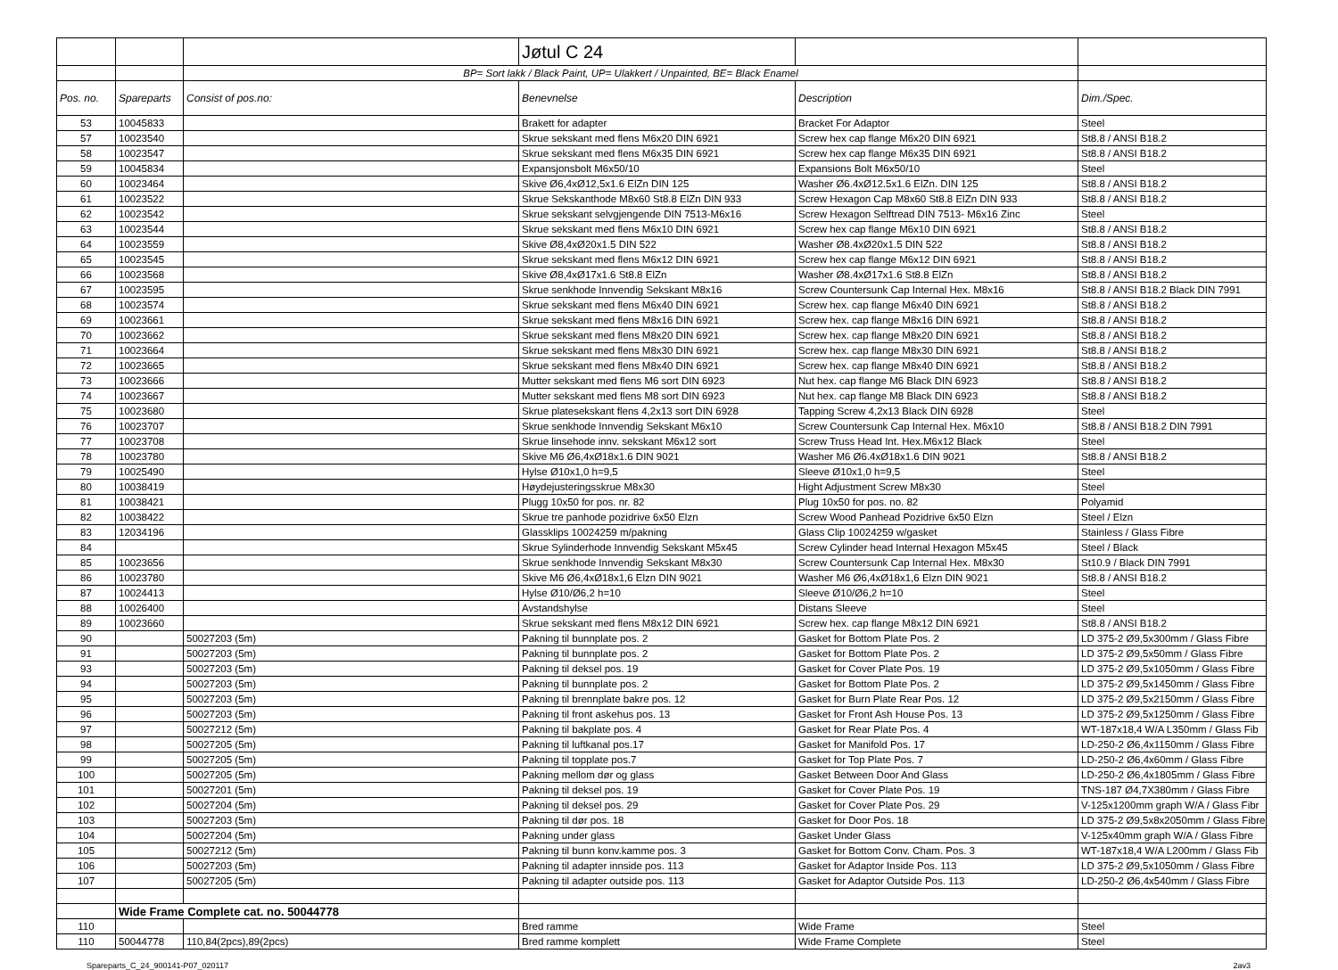| | | | Jøtul C 24 | | |
| | | BP= Sort lakk / Black Paint, UP= Ulakkert / Unpainted, BE= Black Enamel | | | |
| Pos. no. | Spareparts | Consist of pos.no: | Benevnelse | Description | Dim./Spec. |
| 53 | 10045833 | | Brakett for adapter | Bracket For Adaptor | Steel |
| 57 | 10023540 | | Skrue sekskant med flens M6x20 DIN 6921 | Screw hex cap flange M6x20 DIN 6921 | St8.8 / ANSI B18.2 |
| 58 | 10023547 | | Skrue sekskant med flens M6x35 DIN 6921 | Screw hex cap flange M6x35 DIN 6921 | St8.8 / ANSI B18.2 |
| 59 | 10045834 | | Expansjonsbolt M6x50/10 | Expansions Bolt M6x50/10 | Steel |
| 60 | 10023464 | | Skive Ø6,4xØ12,5x1.6 ElZn DIN 125 | Washer Ø6.4xØ12.5x1.6 ElZn. DIN 125 | St8.8 / ANSI B18.2 |
| 61 | 10023522 | | Skrue Sekskanthode M8x60 St8.8 ElZn DIN 933 | Screw Hexagon Cap M8x60 St8.8 ElZn DIN 933 | St8.8 / ANSI B18.2 |
| 62 | 10023542 | | Skrue sekskant selvgjengende DIN 7513-M6x16 | Screw Hexagon Selftread DIN 7513- M6x16 Zinc | Steel |
| 63 | 10023544 | | Skrue sekskant med flens M6x10 DIN 6921 | Screw hex cap flange M6x10 DIN 6921 | St8.8 / ANSI B18.2 |
| 64 | 10023559 | | Skive Ø8,4xØ20x1.5 DIN 522 | Washer Ø8.4xØ20x1.5 DIN 522 | St8.8 / ANSI B18.2 |
| 65 | 10023545 | | Skrue sekskant med flens M6x12 DIN 6921 | Screw hex cap flange M6x12 DIN 6921 | St8.8 / ANSI B18.2 |
| 66 | 10023568 | | Skive Ø8,4xØ17x1.6 St8.8 ElZn | Washer Ø8.4xØ17x1.6 St8.8 ElZn | St8.8 / ANSI B18.2 |
| 67 | 10023595 | | Skrue senkhode Innvendig Sekskant M8x16 | Screw Countersunk Cap Internal Hex. M8x16 | St8.8 / ANSI B18.2 Black DIN 7991 |
| 68 | 10023574 | | Skrue sekskant med flens M6x40 DIN 6921 | Screw hex. cap flange M6x40 DIN 6921 | St8.8 / ANSI B18.2 |
| 69 | 10023661 | | Skrue sekskant med flens M8x16 DIN 6921 | Screw hex. cap flange M8x16 DIN 6921 | St8.8 / ANSI B18.2 |
| 70 | 10023662 | | Skrue sekskant med flens M8x20 DIN 6921 | Screw hex. cap flange M8x20 DIN 6921 | St8.8 / ANSI B18.2 |
| 71 | 10023664 | | Skrue sekskant med flens M8x30 DIN 6921 | Screw hex. cap flange M8x30 DIN 6921 | St8.8 / ANSI B18.2 |
| 72 | 10023665 | | Skrue sekskant med flens M8x40 DIN 6921 | Screw hex. cap flange M8x40 DIN 6921 | St8.8 / ANSI B18.2 |
| 73 | 10023666 | | Mutter sekskant med flens M6 sort DIN 6923 | Nut hex. cap flange M6 Black DIN 6923 | St8.8 / ANSI B18.2 |
| 74 | 10023667 | | Mutter sekskant med flens M8 sort DIN 6923 | Nut hex. cap flange M8 Black DIN 6923 | St8.8 / ANSI B18.2 |
| 75 | 10023680 | | Skrue platesekskant flens 4,2x13 sort DIN 6928 | Tapping Screw 4,2x13 Black DIN 6928 | Steel |
| 76 | 10023707 | | Skrue senkhode Innvendig Sekskant M6x10 | Screw Countersunk Cap Internal Hex. M6x10 | St8.8 / ANSI B18.2 DIN 7991 |
| 77 | 10023708 | | Skrue linsehode innv. sekskant M6x12 sort | Screw Truss Head Int. Hex.M6x12 Black | Steel |
| 78 | 10023780 | | Skive M6 Ø6,4xØ18x1.6 DIN 9021 | Washer M6 Ø6.4xØ18x1.6 DIN 9021 | St8.8 / ANSI B18.2 |
| 79 | 10025490 | | Hylse Ø10x1,0 h=9,5 | Sleeve Ø10x1,0 h=9,5 | Steel |
| 80 | 10038419 | | Høydejusteringsskrue M8x30 | Hight Adjustment Screw M8x30 | Steel |
| 81 | 10038421 | | Plugg 10x50 for pos. nr. 82 | Plug 10x50 for pos. no. 82 | Polyamid |
| 82 | 10038422 | | Skrue tre panhode pozidrive 6x50 Elzn | Screw Wood Panhead Pozidrive 6x50 Elzn | Steel / Elzn |
| 83 | 12034196 | | Glassklips 10024259 m/pakning | Glass Clip 10024259 w/gasket | Stainless / Glass Fibre |
| 84 | | | Skrue Sylinderhode Innvendig Sekskant M5x45 | Screw Cylinder head Internal Hexagon M5x45 | Steel / Black |
| 85 | 10023656 | | Skrue senkhode Innvendig Sekskant M8x30 | Screw Countersunk Cap Internal Hex. M8x30 | St10.9 / Black DIN 7991 |
| 86 | 10023780 | | Skive M6 Ø6,4xØ18x1,6 Elzn DIN 9021 | Washer M6 Ø6,4xØ18x1,6 Elzn DIN 9021 | St8.8 / ANSI B18.2 |
| 87 | 10024413 | | Hylse Ø10/Ø6,2 h=10 | Sleeve Ø10/Ø6,2 h=10 | Steel |
| 88 | 10026400 | | Avstandshylse | Distans Sleeve | Steel |
| 89 | 10023660 | | Skrue sekskant med flens M8x12 DIN 6921 | Screw hex. cap flange M8x12 DIN 6921 | St8.8 / ANSI B18.2 |
| 90 | | 50027203 (5m) | Pakning til bunnplate pos. 2 | Gasket for Bottom Plate Pos. 2 | LD 375-2 Ø9,5x300mm / Glass Fibre |
| 91 | | 50027203 (5m) | Pakning til bunnplate pos. 2 | Gasket for Bottom Plate Pos. 2 | LD 375-2 Ø9,5x50mm / Glass Fibre |
| 93 | | 50027203 (5m) | Pakning til deksel pos. 19 | Gasket for Cover Plate Pos. 19 | LD 375-2 Ø9,5x1050mm / Glass Fibre |
| 94 | | 50027203 (5m) | Pakning til bunnplate pos. 2 | Gasket for Bottom Plate Pos. 2 | LD 375-2 Ø9,5x1450mm / Glass Fibre |
| 95 | | 50027203 (5m) | Pakning til brennplate bakre pos. 12 | Gasket for Burn Plate Rear Pos. 12 | LD 375-2 Ø9,5x2150mm / Glass Fibre |
| 96 | | 50027203 (5m) | Pakning til front askehus pos. 13 | Gasket for Front Ash House Pos. 13 | LD 375-2 Ø9,5x1250mm / Glass Fibre |
| 97 | | 50027212 (5m) | Pakning til bakplate pos. 4 | Gasket for Rear Plate Pos. 4 | WT-187x18,4 W/A L350mm / Glass Fib |
| 98 | | 50027205 (5m) | Pakning til luftkanal pos.17 | Gasket for Manifold Pos. 17 | LD-250-2 Ø6,4x1150mm / Glass Fibre |
| 99 | | 50027205 (5m) | Pakning til topplate pos.7 | Gasket for Top Plate Pos. 7 | LD-250-2 Ø6,4x60mm / Glass Fibre |
| 100 | | 50027205 (5m) | Pakning mellom dør og glass | Gasket Between Door And Glass | LD-250-2 Ø6,4x1805mm / Glass Fibre |
| 101 | | 50027201 (5m) | Pakning til deksel pos. 19 | Gasket for Cover Plate Pos. 19 | TNS-187 Ø4,7X380mm / Glass Fibre |
| 102 | | 50027204 (5m) | Pakning til deksel pos. 29 | Gasket for Cover Plate Pos. 29 | V-125x1200mm graph W/A / Glass Fibr |
| 103 | | 50027203 (5m) | Pakning til dør pos. 18 | Gasket for Door Pos. 18 | LD 375-2 Ø9,5x8x2050mm / Glass Fibre |
| 104 | | 50027204 (5m) | Pakning under glass | Gasket Under Glass | V-125x40mm graph W/A / Glass Fibre |
| 105 | | 50027212 (5m) | Pakning til bunn konv.kamme pos. 3 | Gasket for Bottom Conv. Cham. Pos. 3 | WT-187x18,4 W/A L200mm / Glass Fib |
| 106 | | 50027203 (5m) | Pakning til adapter innside pos. 113 | Gasket for Adaptor Inside Pos. 113 | LD 375-2 Ø9,5x1050mm / Glass Fibre |
| 107 | | 50027205 (5m) | Pakning til adapter outside pos. 113 | Gasket for Adaptor Outside Pos. 113 | LD-250-2 Ø6,4x540mm / Glass Fibre |
| | Wide Frame Complete cat. no. 50044778 | | | | |
| 110 | | | Bred ramme | Wide Frame | Steel |
| 110 | 50044778 | 110,84(2pcs),89(2pcs) | Bred ramme komplett | Wide Frame Complete | Steel |
Spareparts_C_24_900141-P07_020117 2av3